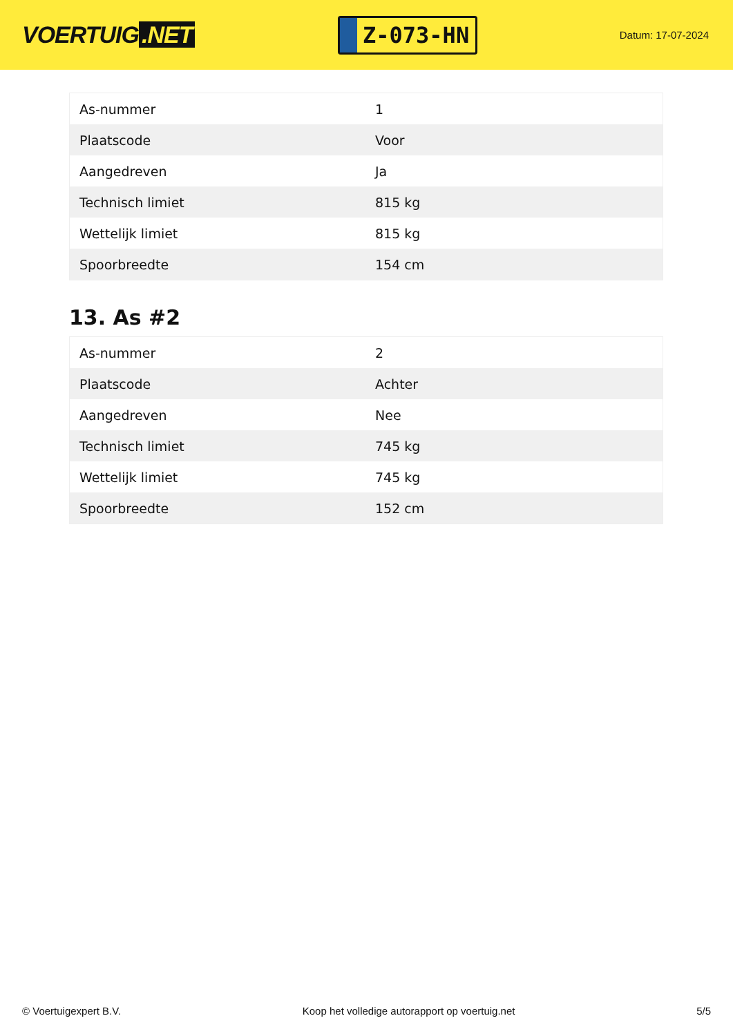VOERTUIG.NET
Z-073-HN
Datum: 17-07-2024
| As-nummer | 1 |
| Plaatscode | Voor |
| Aangedreven | Ja |
| Technisch limiet | 815 kg |
| Wettelijk limiet | 815 kg |
| Spoorbreedte | 154 cm |
13. As #2
| As-nummer | 2 |
| Plaatscode | Achter |
| Aangedreven | Nee |
| Technisch limiet | 745 kg |
| Wettelijk limiet | 745 kg |
| Spoorbreedte | 152 cm |
© Voertuigexpert B.V. Koop het volledige autorapport op voertuig.net 5/5